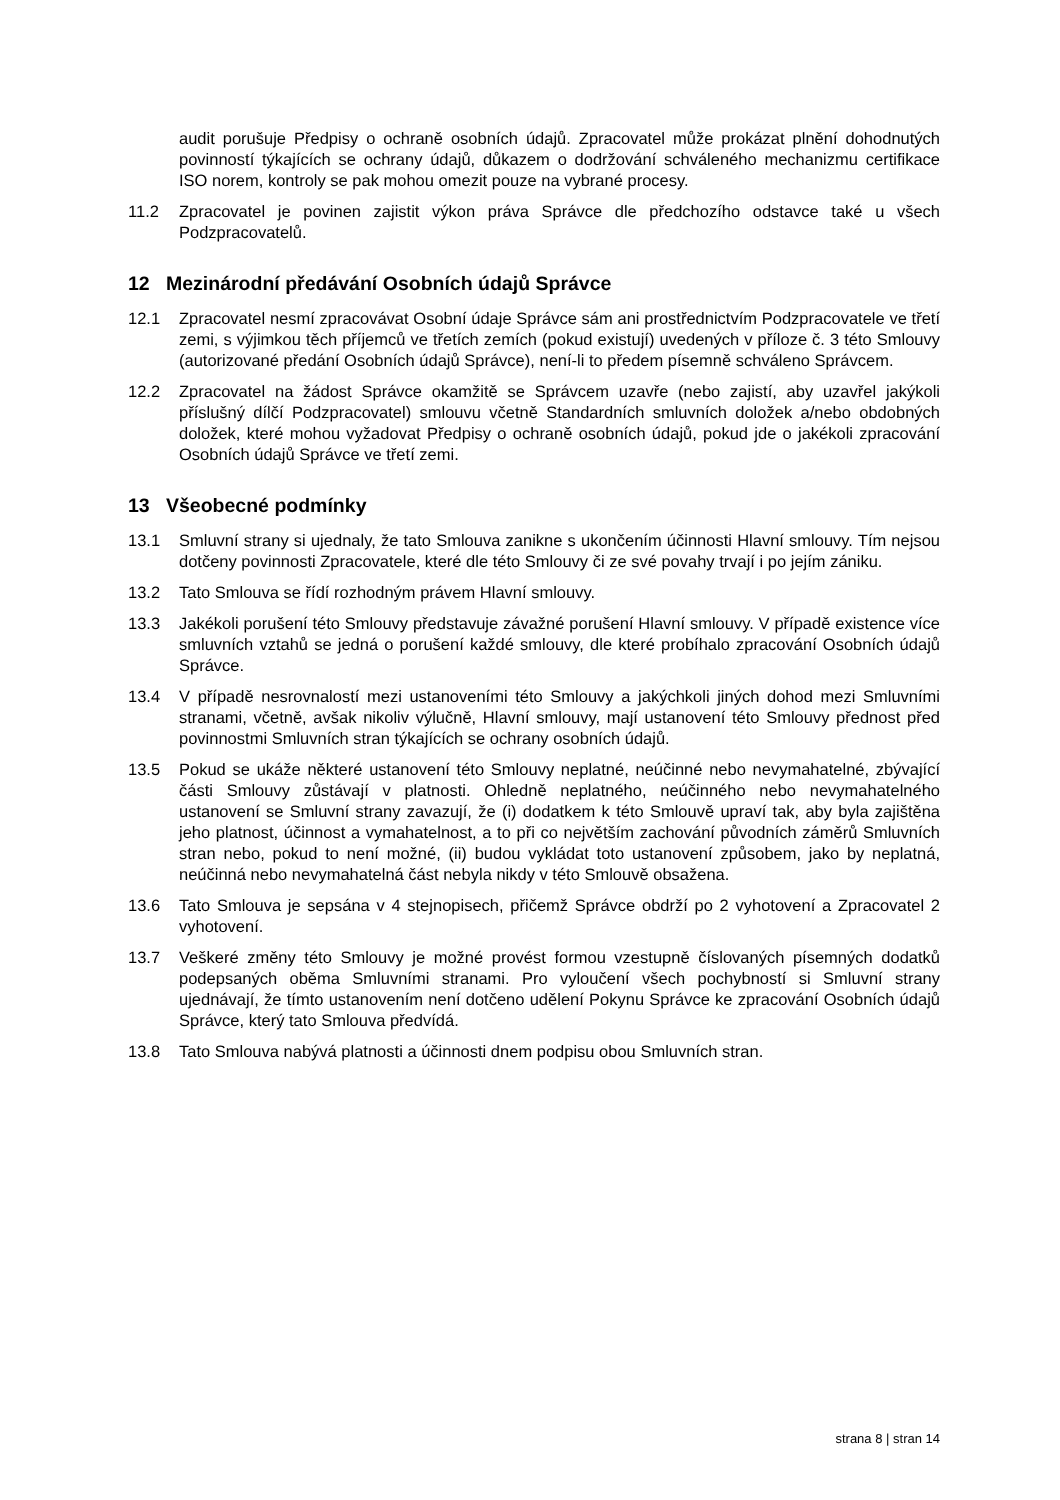audit porušuje Předpisy o ochraně osobních údajů. Zpracovatel může prokázat plnění dohodnutých povinností týkajících se ochrany údajů, důkazem o dodržování schváleného mechanizmu certifikace ISO norem, kontroly se pak mohou omezit pouze na vybrané procesy.
11.2 Zpracovatel je povinen zajistit výkon práva Správce dle předchozího odstavce také u všech Podzpracovatelů.
12 Mezinárodní předávání Osobních údajů Správce
12.1 Zpracovatel nesmí zpracovávat Osobní údaje Správce sám ani prostřednictvím Podzpracovatele ve třetí zemi, s výjimkou těch příjemců ve třetích zemích (pokud existují) uvedených v příloze č. 3 této Smlouvy (autorizované předání Osobních údajů Správce), není-li to předem písemně schváleno Správcem.
12.2 Zpracovatel na žádost Správce okamžitě se Správcem uzavře (nebo zajistí, aby uzavřel jakýkoli příslušný dílčí Podzpracovatel) smlouvu včetně Standardních smluvních doložek a/nebo obdobných doložek, které mohou vyžadovat Předpisy o ochraně osobních údajů, pokud jde o jakékoli zpracování Osobních údajů Správce ve třetí zemi.
13 Všeobecné podmínky
13.1 Smluvní strany si ujednaly, že tato Smlouva zanikne s ukončením účinnosti Hlavní smlouvy. Tím nejsou dotčeny povinnosti Zpracovatele, které dle této Smlouvy či ze své povahy trvají i po jejím zániku.
13.2 Tato Smlouva se řídí rozhodným právem Hlavní smlouvy.
13.3 Jakékoli porušení této Smlouvy představuje závažné porušení Hlavní smlouvy. V případě existence více smluvních vztahů se jedná o porušení každé smlouvy, dle které probíhalo zpracování Osobních údajů Správce.
13.4 V případě nesrovnalostí mezi ustanoveními této Smlouvy a jakýchkoli jiných dohod mezi Smluvními stranami, včetně, avšak nikoliv výlučně, Hlavní smlouvy, mají ustanovení této Smlouvy přednost před povinnostmi Smluvních stran týkajících se ochrany osobních údajů.
13.5 Pokud se ukáže některé ustanovení této Smlouvy neplatné, neúčinné nebo nevymahatelné, zbývající části Smlouvy zůstávají v platnosti. Ohledně neplatného, neúčinného nebo nevymahatelného ustanovení se Smluvní strany zavazují, že (i) dodatkem k této Smlouvě upraví tak, aby byla zajištěna jeho platnost, účinnost a vymahatelnost, a to při co největším zachování původních záměrů Smluvních stran nebo, pokud to není možné, (ii) budou vykládat toto ustanovení způsobem, jako by neplatná, neúčinná nebo nevymahatelná část nebyla nikdy v této Smlouvě obsažena.
13.6 Tato Smlouva je sepsána v 4 stejnopisech, přičemž Správce obdrží po 2 vyhotovení a Zpracovatel 2 vyhotovení.
13.7 Veškeré změny této Smlouvy je možné provést formou vzestupně číslovaných písemných dodatků podepsaných oběma Smluvními stranami. Pro vyloučení všech pochybností si Smluvní strany ujednávají, že tímto ustanovením není dotčeno udělení Pokynu Správce ke zpracování Osobních údajů Správce, který tato Smlouva předvídá.
13.8 Tato Smlouva nabývá platnosti a účinnosti dnem podpisu obou Smluvních stran.
strana 8 | stran 14